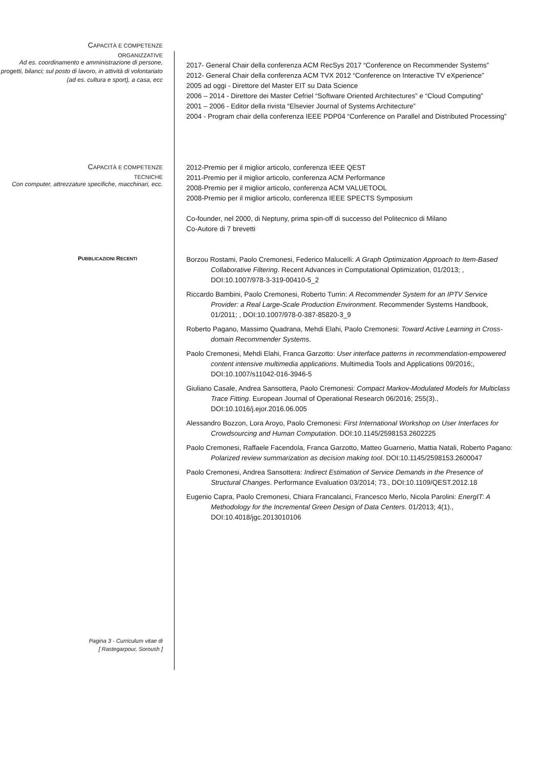CAPACITÀ E COMPETENZE
ORGANIZZATIVE
Ad es. coordinamento e amministrazione di persone, progetti, bilanci; sul posto di lavoro, in attività di volontariato (ad es. cultura e sport), a casa, ecc
2017- General Chair della conferenza ACM RecSys 2017 “Conference on Recommender Systems”
2012- General Chair della conferenza ACM TVX 2012 “Conference on Interactive TV eXperience”
2005 ad oggi - Direttore del Master EIT su Data Science
2006 – 2014 - Direttore dei Master Cefriel “Software Oriented Architectures” e “Cloud Computing”
2001 – 2006 - Editor della rivista “Elsevier Journal of Systems Architecture”
2004 - Program chair della conferenza IEEE PDP04 “Conference on Parallel and Distributed Processing”
CAPACITÀ E COMPETENZE
TECNICHE
Con computer, attrezzature specifiche, macchinari, ecc.
2012-Premio per il miglior articolo, conferenza IEEE QEST
2011-Premio per il miglior articolo, conferenza ACM Performance
2008-Premio per il miglior articolo, conferenza ACM VALUETOOL
2008-Premio per il miglior articolo, conferenza IEEE SPECTS Symposium
Co-founder, nel 2000, di Neptuny, prima spin-off di successo del Politecnico di Milano
Co-Autore di 7 brevetti
PUBBLICAZIONI RECENTI
Borzou Rostami, Paolo Cremonesi, Federico Malucelli: A Graph Optimization Approach to Item-Based Collaborative Filtering. Recent Advances in Computational Optimization, 01/2013; , DOI:10.1007/978-3-319-00410-5_2
Riccardo Bambini, Paolo Cremonesi, Roberto Turrin: A Recommender System for an IPTV Service Provider: a Real Large-Scale Production Environment. Recommender Systems Handbook, 01/2011; , DOI:10.1007/978-0-387-85820-3_9
Roberto Pagano, Massimo Quadrana, Mehdi Elahi, Paolo Cremonesi: Toward Active Learning in Cross-domain Recommender Systems.
Paolo Cremonesi, Mehdi Elahi, Franca Garzotto: User interface patterns in recommendation-empowered content intensive multimedia applications. Multimedia Tools and Applications 09/2016;, DOI:10.1007/s11042-016-3946-5
Giuliano Casale, Andrea Sansottera, Paolo Cremonesi: Compact Markov-Modulated Models for Multiclass Trace Fitting. European Journal of Operational Research 06/2016; 255(3)., DOI:10.1016/j.ejor.2016.06.005
Alessandro Bozzon, Lora Aroyo, Paolo Cremonesi: First International Workshop on User Interfaces for Crowdsourcing and Human Computation. DOI:10.1145/2598153.2602225
Paolo Cremonesi, Raffaele Facendola, Franca Garzotto, Matteo Guarnerio, Mattia Natali, Roberto Pagano: Polarized review summarization as decision making tool. DOI:10.1145/2598153.2600047
Paolo Cremonesi, Andrea Sansottera: Indirect Estimation of Service Demands in the Presence of Structural Changes. Performance Evaluation 03/2014; 73., DOI:10.1109/QEST.2012.18
Eugenio Capra, Paolo Cremonesi, Chiara Francalanci, Francesco Merlo, Nicola Parolini: EnergIT: A Methodology for the Incremental Green Design of Data Centers. 01/2013; 4(1)., DOI:10.4018/jgc.2013010106
Pagina 3 - Curriculum vitae di
[ Rastegarpour, Soroush ]